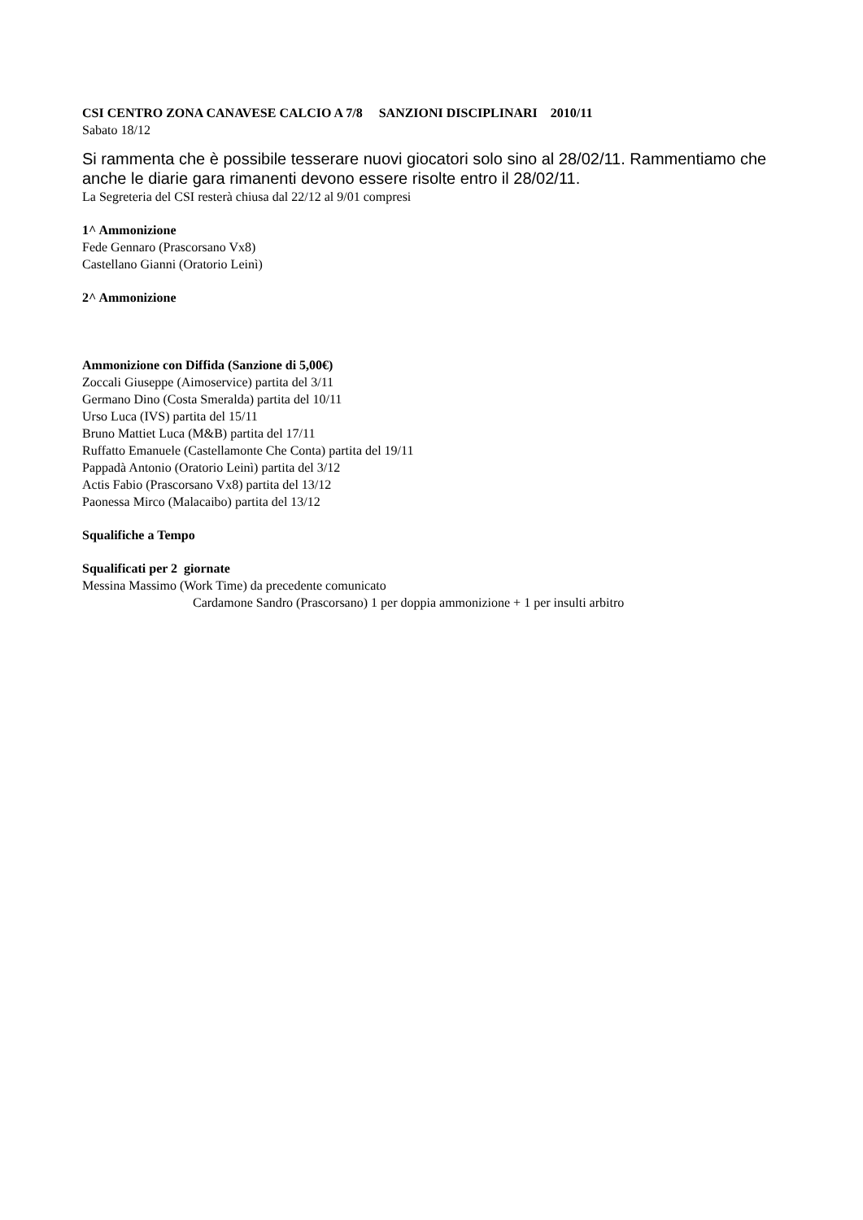CSI CENTRO ZONA CANAVESE CALCIO A 7/8 SANZIONI DISCIPLINARI 2010/11
Sabato 18/12
Si rammenta che è possibile tesserare nuovi giocatori solo sino al 28/02/11. Rammentiamo che anche le diarie gara rimanenti devono essere risolte entro il 28/02/11.
La Segreteria del CSI resterà chiusa dal 22/12 al 9/01 compresi
1^ Ammonizione
Fede Gennaro (Prascorsano Vx8)
Castellano Gianni (Oratorio Leinì)
2^ Ammonizione
Ammonizione con Diffida (Sanzione di 5,00€)
Zoccali Giuseppe (Aimoservice) partita del 3/11
Germano Dino (Costa Smeralda) partita del 10/11
Urso Luca (IVS) partita del 15/11
Bruno Mattiet Luca (M&B) partita del 17/11
Ruffatto Emanuele (Castellamonte Che Conta) partita del 19/11
Pappadà Antonio (Oratorio Leinì) partita del 3/12
Actis Fabio (Prascorsano Vx8) partita del 13/12
Paonessa Mirco (Malacaibo) partita del 13/12
Squalifiche a Tempo
Squalificati per 2 giornate
Messina Massimo (Work Time) da precedente comunicato
Cardamone Sandro (Prascorsano) 1 per doppia ammonizione + 1 per insulti arbitro